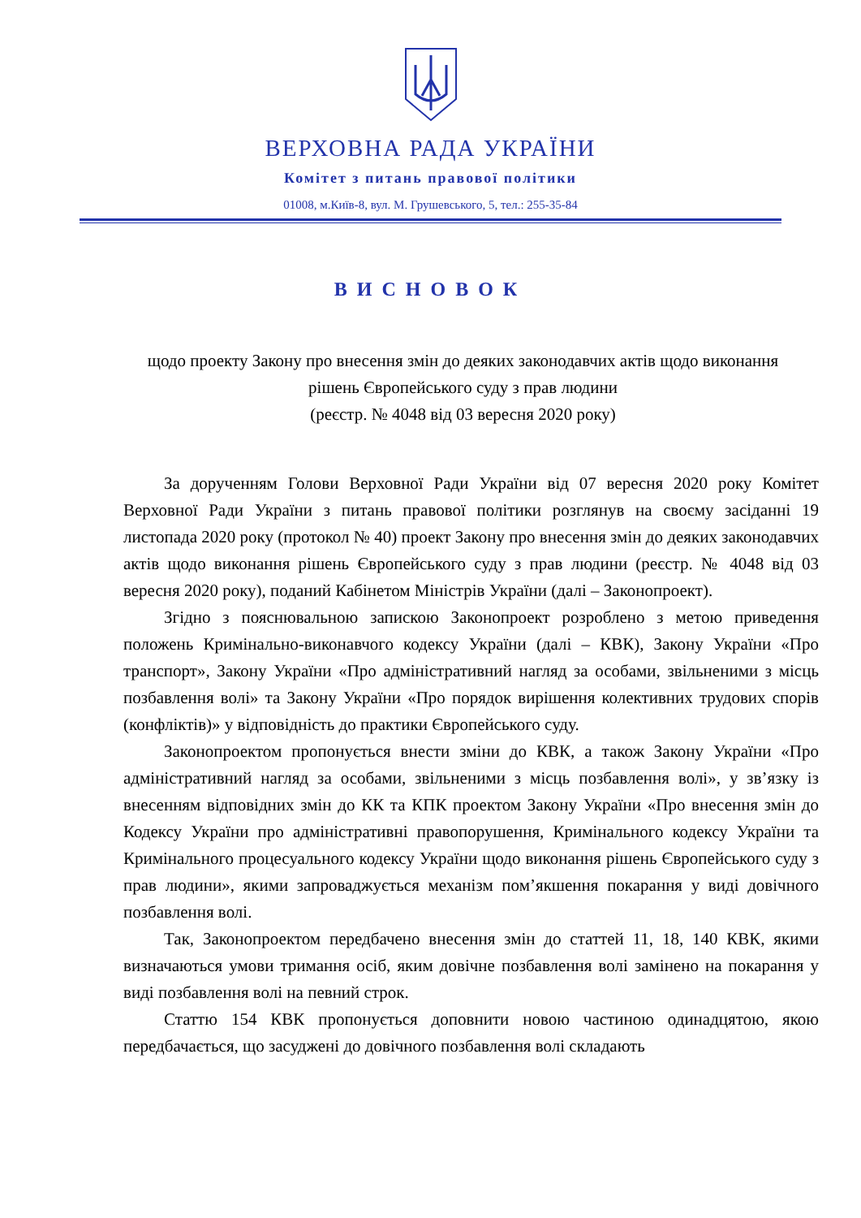ВЕРХОВНА РАДА УКРАЇНИ
Комітет з питань правової політики
01008, м.Київ-8, вул. М. Грушевського, 5, тел.: 255-35-84
ВИСНОВОК
щодо проекту Закону про внесення змін до деяких законодавчих актів щодо виконання рішень Європейського суду з прав людини
(реєстр. № 4048 від 03 вересня 2020 року)
За дорученням Голови Верховної Ради України від 07 вересня 2020 року Комітет Верховної Ради України з питань правової політики розглянув на своєму засіданні 19 листопада 2020 року (протокол № 40) проект Закону про внесення змін до деяких законодавчих актів щодо виконання рішень Європейського суду з прав людини (реєстр. № 4048 від 03 вересня 2020 року), поданий Кабінетом Міністрів України (далі – Законопроект).
Згідно з пояснювальною запискою Законопроект розроблено з метою приведення положень Кримінально-виконавчого кодексу України (далі – КВК), Закону України «Про транспорт», Закону України «Про адміністративний нагляд за особами, звільненими з місць позбавлення волі» та Закону України «Про порядок вирішення колективних трудових спорів (конфліктів)» у відповідність до практики Європейського суду.
Законопроектом пропонується внести зміни до КВК, а також Закону України «Про адміністративний нагляд за особами, звільненими з місць позбавлення волі», у зв’язку із внесенням відповідних змін до КК та КПК проектом Закону України «Про внесення змін до Кодексу України про адміністративні правопорушення, Кримінального кодексу України та Кримінального процесуального кодексу України щодо виконання рішень Європейського суду з прав людини», якими запроваджується механізм пом’якшення покарання у виді довічного позбавлення волі.
Так, Законопроектом передбачено внесення змін до статтей 11, 18, 140 КВК, якими визначаються умови тримання осіб, яким довічне позбавлення волі замінено на покарання у виді позбавлення волі на певний строк.
Статтю 154 КВК пропонується доповнити новою частиною одинадцятою, якою передбачається, що засуджені до довічного позбавлення волі складають